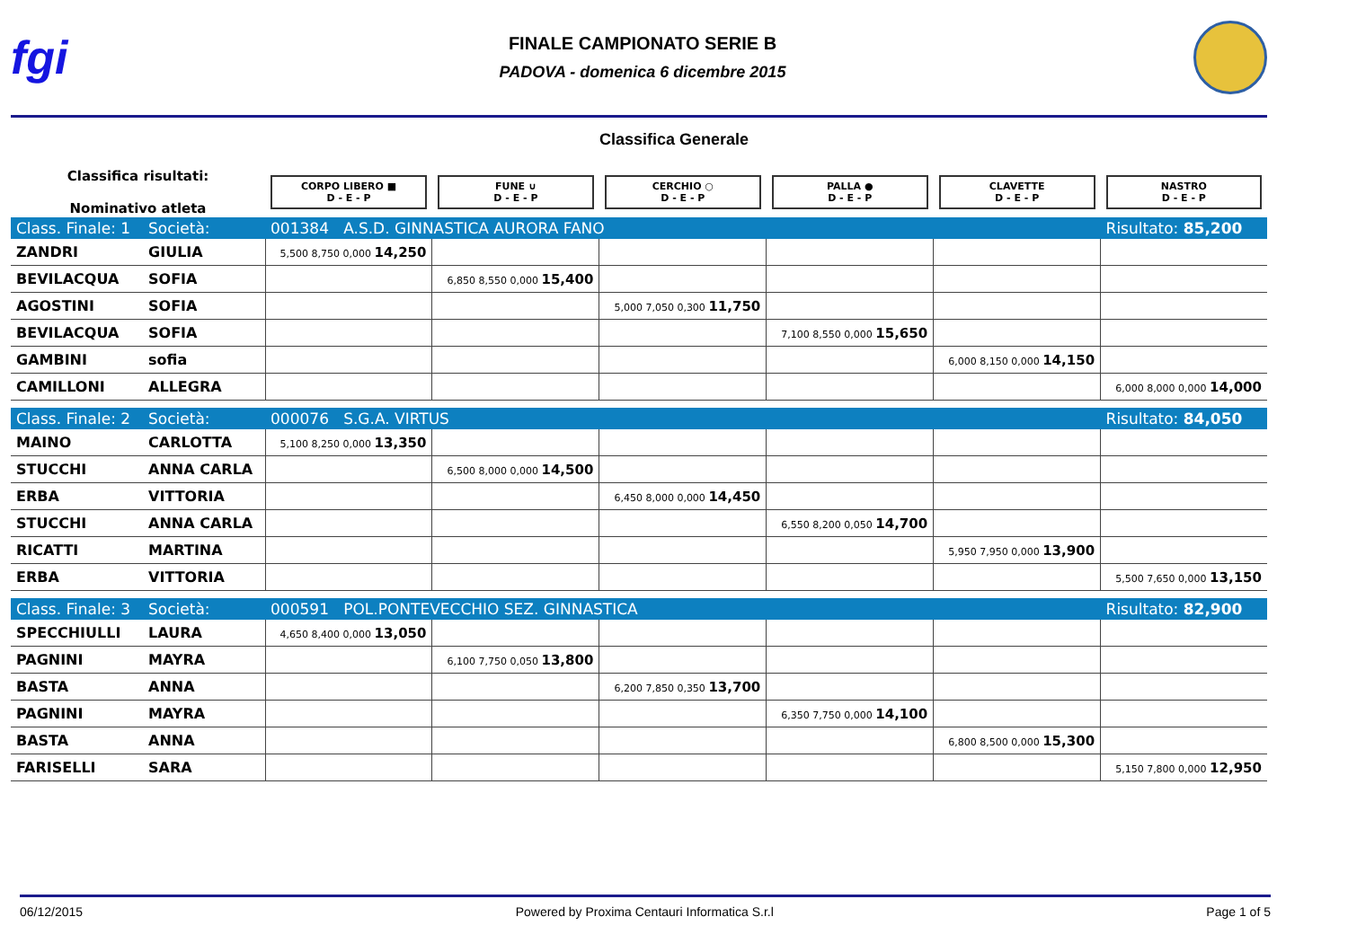fgi
FINALE CAMPIONATO SERIE B
PADOVA - domenica 6 dicembre 2015
Classifica Generale
| Classifica risultati: Nominativo atleta | | CORPO LIBERO ■ D - E - P | FUNE ∪ D - E - P | CERCHIO ○ D - E - P | PALLA ● D - E - P | CLAVETTE D - E - P | NASTRO D - E - P |
| Class. Finale: 1 | Società: | 001384 A.S.D. GINNASTICA AURORA FANO | | | | | Risultato: 85,200 |
| ZANDRI | GIULIA | 5,500 8,750 0,000 14,250 | | | | | |
| BEVILACQUA | SOFIA | | 6,850 8,550 0,000 15,400 | | | | |
| AGOSTINI | SOFIA | | | 5,000 7,050 0,300 11,750 | | | |
| BEVILACQUA | SOFIA | | | | 7,100 8,550 0,000 15,650 | | |
| GAMBINI | sofia | | | | | 6,000 8,150 0,000 14,150 | |
| CAMILLONI | ALLEGRA | | | | | | 6,000 8,000 0,000 14,000 |
| Class. Finale: 2 | Società: | 000076 S.G.A. VIRTUS | | | | | Risultato: 84,050 |
| MAINO | CARLOTTA | 5,100 8,250 0,000 13,350 | | | | | |
| STUCCHI | ANNA CARLA | | 6,500 8,000 0,000 14,500 | | | | |
| ERBA | VITTORIA | | | 6,450 8,000 0,000 14,450 | | | |
| STUCCHI | ANNA CARLA | | | | 6,550 8,200 0,050 14,700 | | |
| RICATTI | MARTINA | | | | | 5,950 7,950 0,000 13,900 | |
| ERBA | VITTORIA | | | | | | 5,500 7,650 0,000 13,150 |
| Class. Finale: 3 | Società: | 000591 POL.PONTEVECCHIO SEZ. GINNASTICA | | | | | Risultato: 82,900 |
| SPECCHIULLI | LAURA | 4,650 8,400 0,000 13,050 | | | | | |
| PAGNINI | MAYRA | | 6,100 7,750 0,050 13,800 | | | | |
| BASTA | ANNA | | | 6,200 7,850 0,350 13,700 | | | |
| PAGNINI | MAYRA | | | | 6,350 7,750 0,000 14,100 | | |
| BASTA | ANNA | | | | | 6,800 8,500 0,000 15,300 | |
| FARISELLI | SARA | | | | | | 5,150 7,800 0,000 12,950 |
06/12/2015 Powered by Proxima Centauri Informatica S.r.l Page 1 of 5